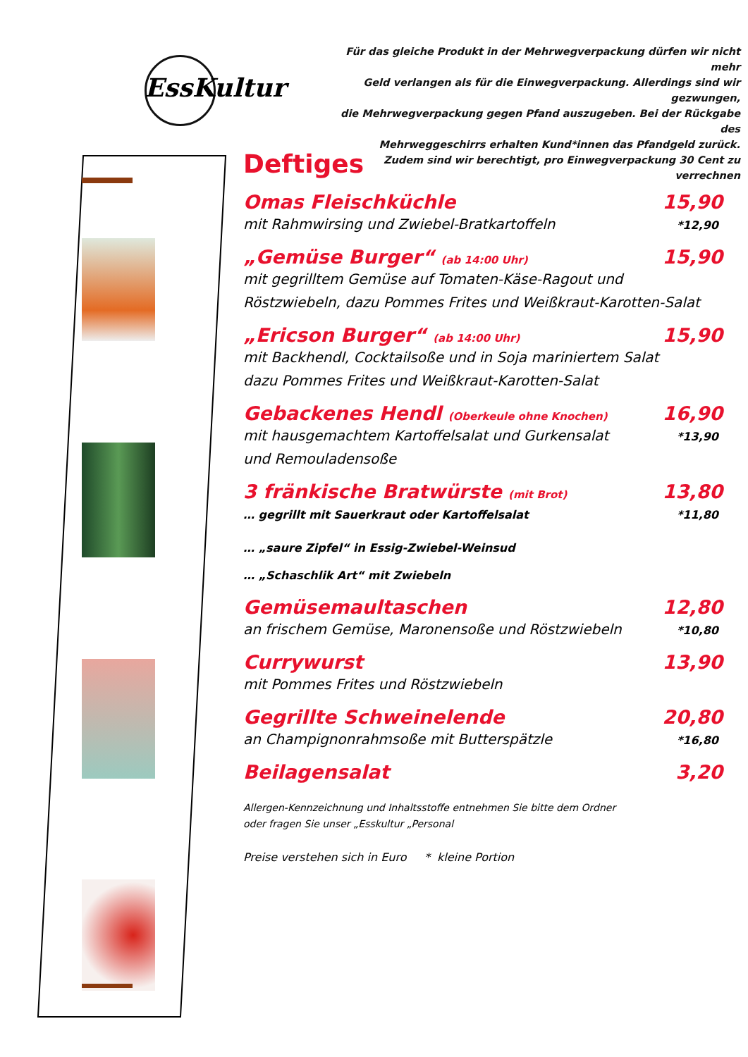EssKultur
Für das gleiche Produkt in der Mehrwegverpackung dürfen wir nicht mehr
Geld verlangen als für die Einwegverpackung. Allerdings sind wir gezwungen,
die Mehrwegverpackung gegen Pfand auszugeben. Bei der Rückgabe des
Mehrweggeschirrs erhalten Kund*innen das Pfandgeld zurück.
Zudem sind wir berechtigt, pro Einwegverpackung 30 Cent zu verrechnen
Deftiges
Omas Fleischküchle 15,90
mit Rahmwirsing und Zwiebel-Bratkartoffeln *12,90
„Gemüse Burger“ (ab 14:00 Uhr) 15,90
mit gegrilltem Gemüse auf Tomaten-Käse-Ragout und
Röstzwiebeln, dazu Pommes Frites und Weißkraut-Karotten-Salat
„Ericson Burger“ (ab 14:00 Uhr) 15,90
mit Backhendl, Cocktailsoße und in Soja mariniertem Salat
dazu Pommes Frites und Weißkraut-Karotten-Salat
Gebackenes Hendl (Oberkeule ohne Knochen) 16,90
mit hausgemachtem Kartoffelsalat und Gurkensalat
und Remouladensoße *13,90
3 fränkische Bratwürste (mit Brot) 13,80
… gegrillt mit Sauerkraut oder Kartoffelsalat *11,80
… „saure Zipfel“ in Essig-Zwiebel-Weinsud
… „Schaschlik Art“ mit Zwiebeln
Gemüsemaultaschen 12,80
an frischem Gemüse, Maronensoße und Röstzwiebeln *10,80
Currywurst 13,90
mit Pommes Frites und Röstzwiebeln
Gegrillte Schweinelende 20,80
an Champignonrahmsoße mit Butterspätzle *16,80
Beilagensalat 3,20
Allergen-Kennzeichnung und Inhaltsstoffe entnehmen Sie bitte dem Ordner
oder fragen Sie unser „Esskultur „Personal
Preise verstehen sich in Euro * kleine Portion